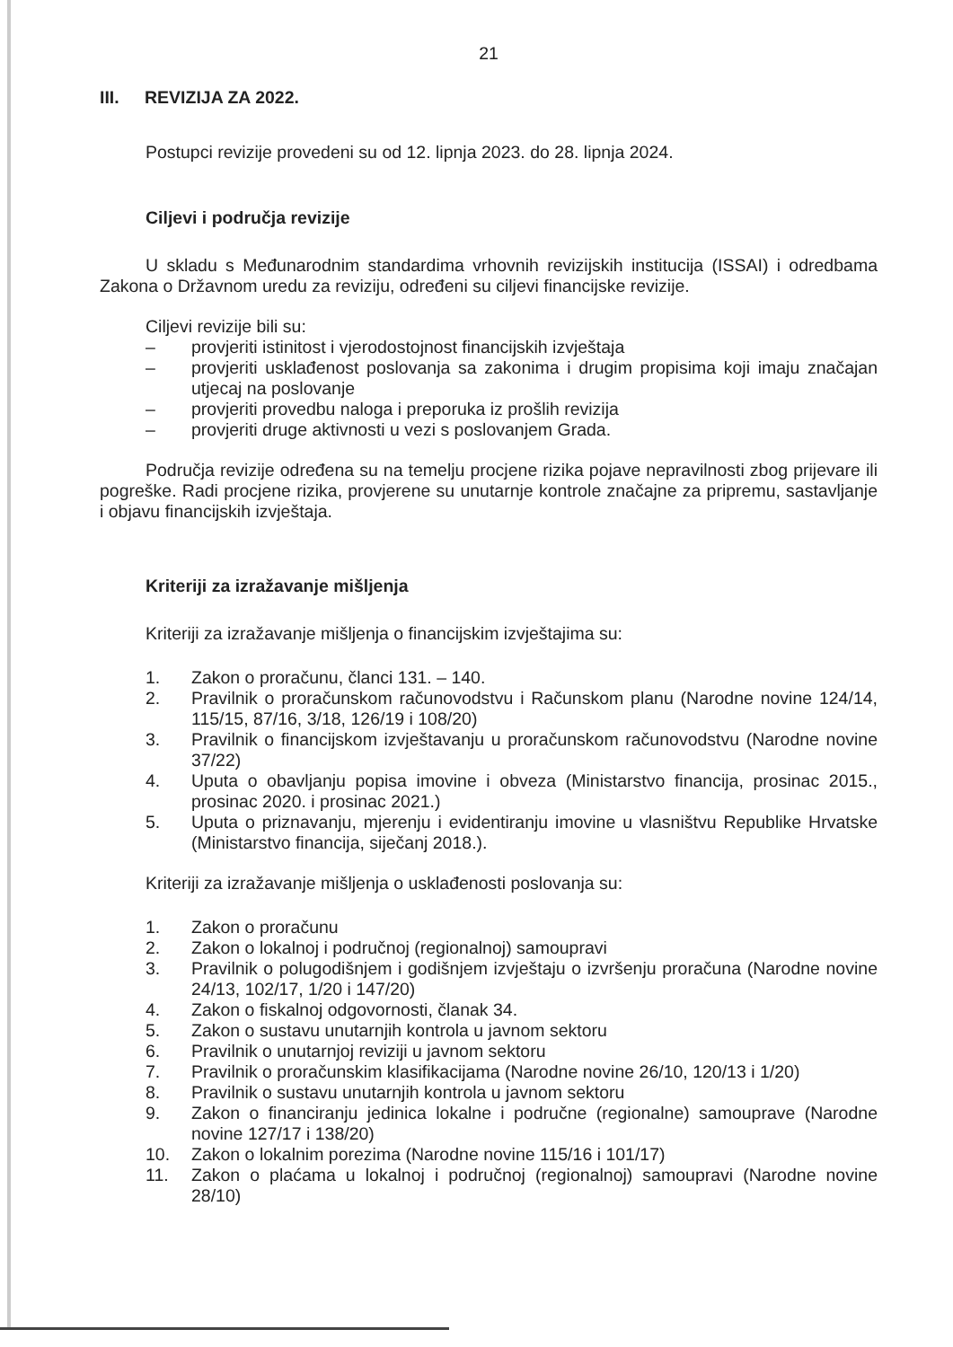21
III. REVIZIJA ZA 2022.
Postupci revizije provedeni su od 12. lipnja 2023. do 28. lipnja 2024.
Ciljevi i područja revizije
U skladu s Međunarodnim standardima vrhovnih revizijskih institucija (ISSAI) i odredbama Zakona o Državnom uredu za reviziju, određeni su ciljevi financijske revizije.
Ciljevi revizije bili su:
– provjeriti istinitost i vjerodostojnost financijskih izvještaja
– provjeriti usklađenost poslovanja sa zakonima i drugim propisima koji imaju značajan utjecaj na poslovanje
– provjeriti provedbu naloga i preporuka iz prošlih revizija
– provjeriti druge aktivnosti u vezi s poslovanjem Grada.
Područja revizije određena su na temelju procjene rizika pojave nepravilnosti zbog prijevare ili pogreške. Radi procjene rizika, provjerene su unutarnje kontrole značajne za pripremu, sastavljanje i objavu financijskih izvještaja.
Kriteriji za izražavanje mišljenja
Kriteriji za izražavanje mišljenja o financijskim izvještajima su:
1. Zakon o proračunu, članci 131. – 140.
2. Pravilnik o proračunskom računovodstvu i Računskom planu (Narodne novine 124/14, 115/15, 87/16, 3/18, 126/19 i 108/20)
3. Pravilnik o financijskom izvještavanju u proračunskom računovodstvu (Narodne novine 37/22)
4. Uputa o obavljanju popisa imovine i obveza (Ministarstvo financija, prosinac 2015., prosinac 2020. i prosinac 2021.)
5. Uputa o priznavanju, mjerenju i evidentiranju imovine u vlasništvu Republike Hrvatske (Ministarstvo financija, siječanj 2018.).
Kriteriji za izražavanje mišljenja o usklađenosti poslovanja su:
1. Zakon o proračunu
2. Zakon o lokalnoj i područnoj (regionalnoj) samoupravi
3. Pravilnik o polugodišnjem i godišnjem izvještaju o izvršenju proračuna (Narodne novine 24/13, 102/17, 1/20 i 147/20)
4. Zakon o fiskalnoj odgovornosti, članak 34.
5. Zakon o sustavu unutarnjih kontrola u javnom sektoru
6. Pravilnik o unutarnjoj reviziji u javnom sektoru
7. Pravilnik o proračunskim klasifikacijama (Narodne novine 26/10, 120/13 i 1/20)
8. Pravilnik o sustavu unutarnjih kontrola u javnom sektoru
9. Zakon o financiranju jedinica lokalne i područne (regionalne) samouprave (Narodne novine 127/17 i 138/20)
10. Zakon o lokalnim porezima (Narodne novine 115/16 i 101/17)
11. Zakon o plaćama u lokalnoj i područnoj (regionalnoj) samoupravi (Narodne novine 28/10)